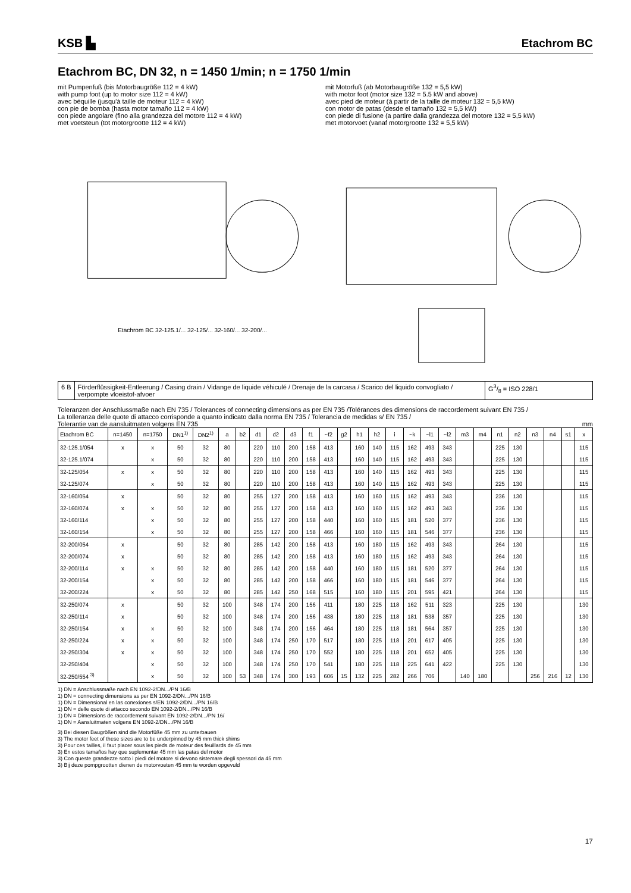KSB ▙ Etachrom BC
Etachrom BC, DN 32, n = 1450 1/min; n = 1750 1/min
mit Pumpenfuß (bis Motorbaugröße 112 = 4 kW)
with pump foot (up to motor size 112 = 4 kW)
avec béquille (jusqu'à taille de moteur 112 = 4 kW)
con pie de bomba (hasta motor tamaño 112 = 4 kW)
con piede angolare (fino alla grandezza del motore 112 = 4 kW)
met voetsteun (tot motorgrootte 112 = 4 kW)
mit Motorfuß (ab Motorbaugröße 132 = 5,5 kW)
with motor foot (motor size 132 = 5.5 kW and above)
avec pied de moteur (à partir de la taille de moteur 132 = 5,5 kW)
con motor de patas (desde el tamaño 132 = 5,5 kW)
con piede di fusione (a partire dalla grandezza del motore 132 = 5,5 kW)
met motorvoet (vanaf motorgrootte 132 = 5,5 kW)
Etachrom BC 32-125.1/... 32-125/... 32-160/... 32-200/...
6 B Förderflüssigkeit-Entleerung / Casing drain / Vidange de liquide véhiculé / Drenaje de la carcasa / Scarico del liquido convogliato / verpompte vloeistof-afvoer
G3/8 = ISO 228/1
Toleranzen der Anschlussmaße nach EN 735 / Tolerances of connecting dimensions as per EN 735 /Tolérances des dimensions de raccordement suivant EN 735 /
La tolleranza delle quote di attacco corrisponde a quanto indicato dalla norma EN 735 / Tolerancia de medidas s/ EN 735 /
Tolerantie van de aansluitmaten volgens EN 735 mm
| Etachrom BC | n=1450 | n=1750 | DN1<sup>1)</sup> | DN2<sup>1)</sup> | a | b2 | d1 | d2 | d3 | f1 | ~f2 | g2 | h1 | h2 | i | ~k | ~l1 | ~l2 | m3 | m4 | n1 | n2 | n3 | n4 | s1 | x |
| --- | --- | --- | --- | --- | --- | --- | --- | --- | --- | --- | --- | --- | --- | --- | --- | --- | --- | --- | --- | --- | --- | --- | --- | --- | --- | --- |
| 32-125.1/054 | x | x | 50 | 32 | 80 | | 220 | 110 | 200 | 158 | 413 | | 160 | 140 | 115 | 162 | 493 | 343 | | | 225 | 130 | | | | 115 |
| 32-125.1/074 | | x | 50 | 32 | 80 | | 220 | 110 | 200 | 158 | 413 | | 160 | 140 | 115 | 162 | 493 | 343 | | | 225 | 130 | | | | 115 |
| 32-125/054 | x | x | 50 | 32 | 80 | | 220 | 110 | 200 | 158 | 413 | | 160 | 140 | 115 | 162 | 493 | 343 | | | 225 | 130 | | | | 115 |
| 32-125/074 | | x | 50 | 32 | 80 | | 220 | 110 | 200 | 158 | 413 | | 160 | 140 | 115 | 162 | 493 | 343 | | | 225 | 130 | | | | 115 |
| 32-160/054 | x | | 50 | 32 | 80 | | 255 | 127 | 200 | 158 | 413 | | 160 | 160 | 115 | 162 | 493 | 343 | | | 236 | 130 | | | | 115 |
| 32-160/074 | x | x | 50 | 32 | 80 | | 255 | 127 | 200 | 158 | 413 | | 160 | 160 | 115 | 162 | 493 | 343 | | | 236 | 130 | | | | 115 |
| 32-160/114 | | x | 50 | 32 | 80 | | 255 | 127 | 200 | 158 | 440 | | 160 | 160 | 115 | 181 | 520 | 377 | | | 236 | 130 | | | | 115 |
| 32-160/154 | | x | 50 | 32 | 80 | | 255 | 127 | 200 | 158 | 466 | | 160 | 160 | 115 | 181 | 546 | 377 | | | 236 | 130 | | | | 115 |
| 32-200/054 | x | | 50 | 32 | 80 | | 285 | 142 | 200 | 158 | 413 | | 160 | 180 | 115 | 162 | 493 | 343 | | | 264 | 130 | | | | 115 |
| 32-200/074 | x | | 50 | 32 | 80 | | 285 | 142 | 200 | 158 | 413 | | 160 | 180 | 115 | 162 | 493 | 343 | | | 264 | 130 | | | | 115 |
| 32-200/114 | x | x | 50 | 32 | 80 | | 285 | 142 | 200 | 158 | 440 | | 160 | 180 | 115 | 181 | 520 | 377 | | | 264 | 130 | | | | 115 |
| 32-200/154 | | x | 50 | 32 | 80 | | 285 | 142 | 200 | 158 | 466 | | 160 | 180 | 115 | 181 | 546 | 377 | | | 264 | 130 | | | | 115 |
| 32-200/224 | | x | 50 | 32 | 80 | | 285 | 142 | 250 | 168 | 515 | | 160 | 180 | 115 | 201 | 595 | 421 | | | 264 | 130 | | | | 115 |
| 32-250/074 | x | | 50 | 32 | 100 | | 348 | 174 | 200 | 156 | 411 | | 180 | 225 | 118 | 162 | 511 | 323 | | | 225 | 130 | | | | 130 |
| 32-250/114 | x | | 50 | 32 | 100 | | 348 | 174 | 200 | 156 | 438 | | 180 | 225 | 118 | 181 | 538 | 357 | | | 225 | 130 | | | | 130 |
| 32-250/154 | x | x | 50 | 32 | 100 | | 348 | 174 | 200 | 156 | 464 | | 180 | 225 | 118 | 181 | 564 | 357 | | | 225 | 130 | | | | 130 |
| 32-250/224 | x | x | 50 | 32 | 100 | | 348 | 174 | 250 | 170 | 517 | | 180 | 225 | 118 | 201 | 617 | 405 | | | 225 | 130 | | | | 130 |
| 32-250/304 | x | x | 50 | 32 | 100 | | 348 | 174 | 250 | 170 | 552 | | 180 | 225 | 118 | 201 | 652 | 405 | | | 225 | 130 | | | | 130 |
| 32-250/404 | | x | 50 | 32 | 100 | | 348 | 174 | 250 | 170 | 541 | | 180 | 225 | 118 | 225 | 641 | 422 | | | 225 | 130 | | | | 130 |
| 32-250/554 <sup>3)</sup> | | x | 50 | 32 | 100 | 53 | 348 | 174 | 300 | 193 | 606 | 15 | 132 | 225 | 282 | 266 | 706 | | 140 | 180 | | | 256 | 216 | 12 | 130 |
1) DN = Anschlussmaße nach EN 1092-2/DN.../PN 16/B
1) DN = connecting dimensions as per EN 1092-2/DN.../PN 16/B
1) DN = Dimensional en las conexiones s/EN 1092-2/DN.../PN 16/B
1) DN = delle quote di attacco secondo EN 1092-2/DN.../PN 16/B
1) DN = Dimensions de raccordement suivant EN 1092-2/DN.../PN 16/
1) DN = Aansluitmaten volgens EN 1092-2/DN.../PN 16/B
3) Bei diesen Baugrößen sind die Motorfüße 45 mm zu unterbauen
3) The motor feet of these sizes are to be underpinned by 45 mm thick shims
3) Pour ces tailles, il faut placer sous les pieds de moteur des feuillards de 45 mm
3) En estos tamaños hay que suplementar 45 mm las patas del motor
3) Con queste grandezze sotto i piedi del motore si devono sistemare degli spessori da 45 mm
3) Bij deze pompgrootten dienen de motorvoeten 45 mm te worden opgevuld
17